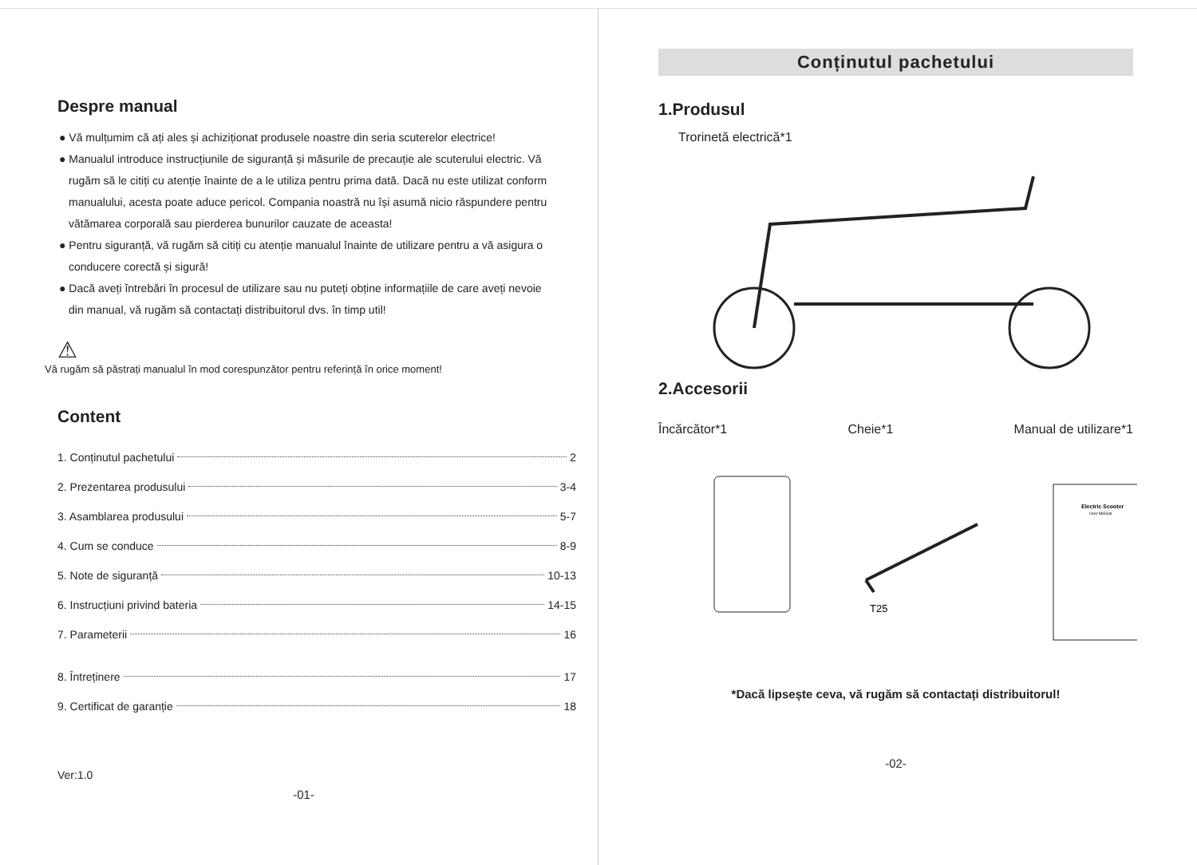Despre manual
● Vă mulțumim că ați ales și achiziționat produsele noastre din seria scuterelor electrice!
● Manualul introduce instrucțiunile de siguranță și măsurile de precauție ale scuterului electric. Vă rugăm să le citiți cu atenție înainte de a le utiliza pentru prima dată. Dacă nu este utilizat conform manualului, acesta poate aduce pericol. Compania noastră nu își asumă nicio răspundere pentru vătămarea corporală sau pierderea bunurilor cauzate de aceasta!
● Pentru siguranță, vă rugăm să citiți cu atenție manualul înainte de utilizare pentru a vă asigura o conducere corectă și sigură!
● Dacă aveți întrebări în procesul de utilizare sau nu puteți obține informațiile de care aveți nevoie din manual, vă rugăm să contactați distribuitorul dvs. în timp util!
⚠
Vă rugăm să păstrați manualul în mod corespunzător pentru referință în orice moment!
Content
1. Conținutul pachetului 2
2. Prezentarea produsului 3-4
3. Asamblarea produsului 5-7
4. Cum se conduce 8-9
5. Note de siguranță 10-13
6. Instrucțiuni privind bateria 14-15
7. Parameterii 16
8. Întreținere 17
9. Certificat de garanție 18
Ver:1.0
-01-
Conținutul pachetului
1.Produsul
Trorinetă electrică*1
2.Accesorii
Încărcător*1 Cheie*1 Manual de utilizare*1
T25
Electric Scooter
User Manual
*Dacă lipsește ceva, vă rugăm să contactați distribuitorul!
-02-